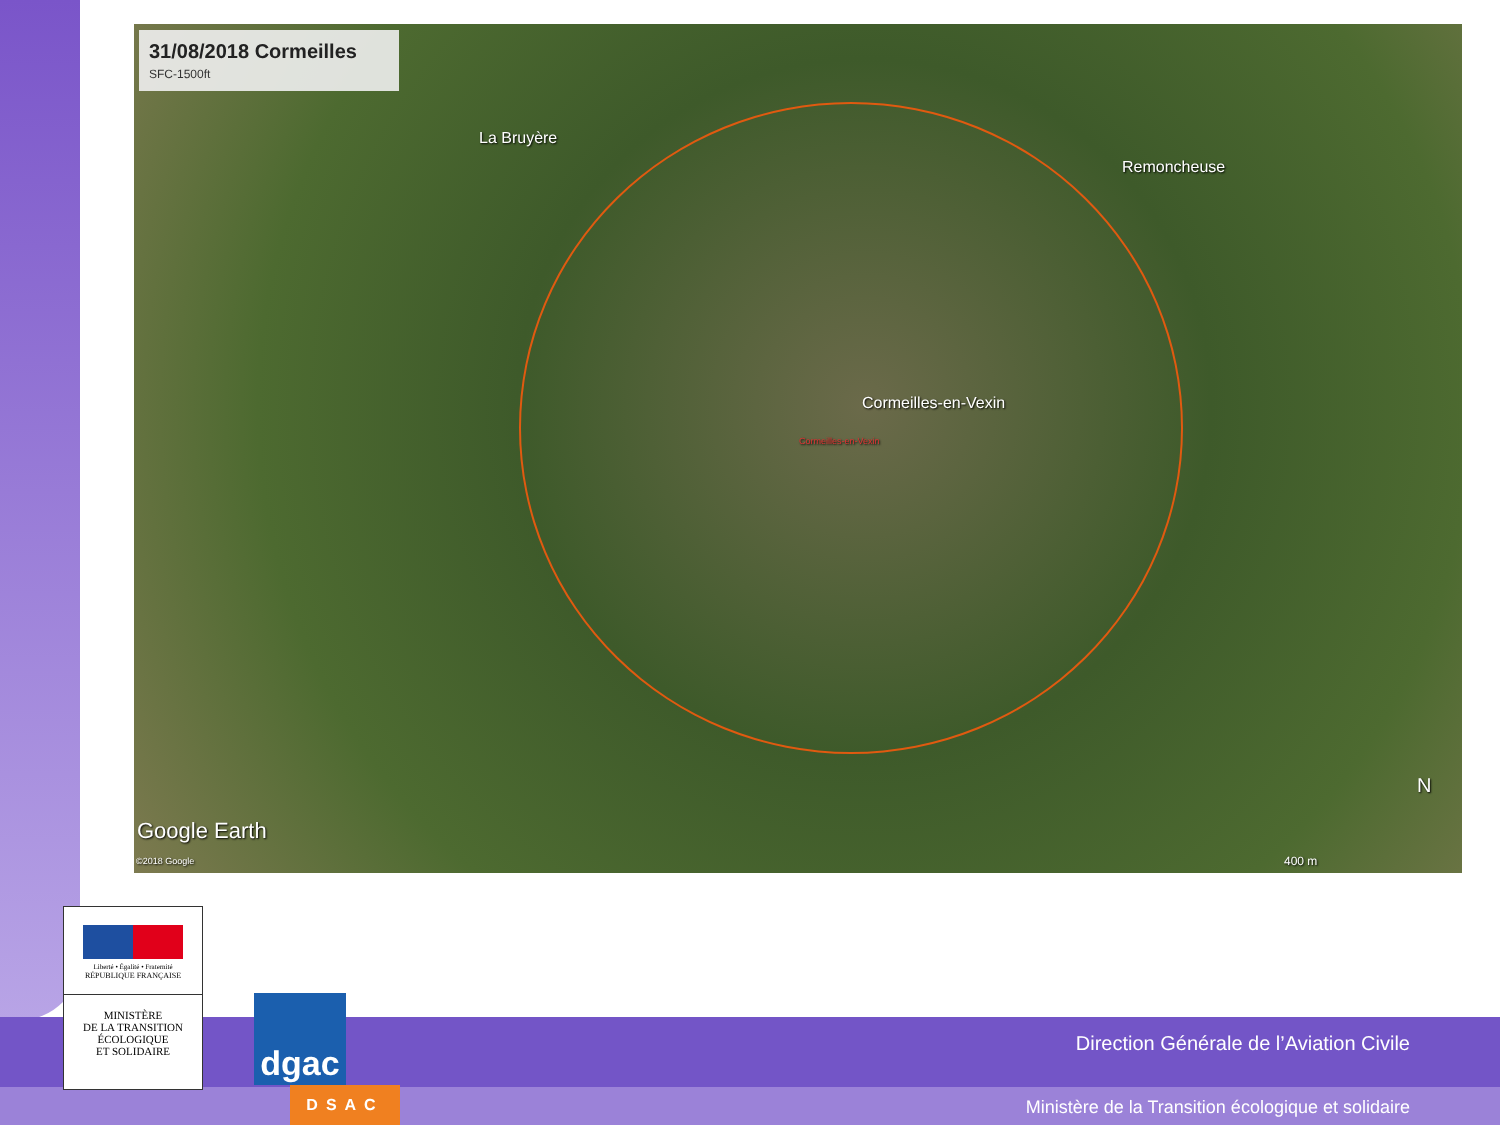31/08/2018 Cormeilles
SFC-1500ft
La Bruyère
Remoncheuse
Cormeilles-en-Vexin
Cormeilles-en-Vexin
Google Earth
©2018 Google
N
400 m
Direction Générale de l’Aviation Civile
Ministère de la Transition écologique et solidaire
Liberté • Égalité • Fraternité
RÉPUBLIQUE FRANÇAISE
MINISTÈRE
DE LA TRANSITION
ÉCOLOGIQUE
ET SOLIDAIRE
dgac
DSAC